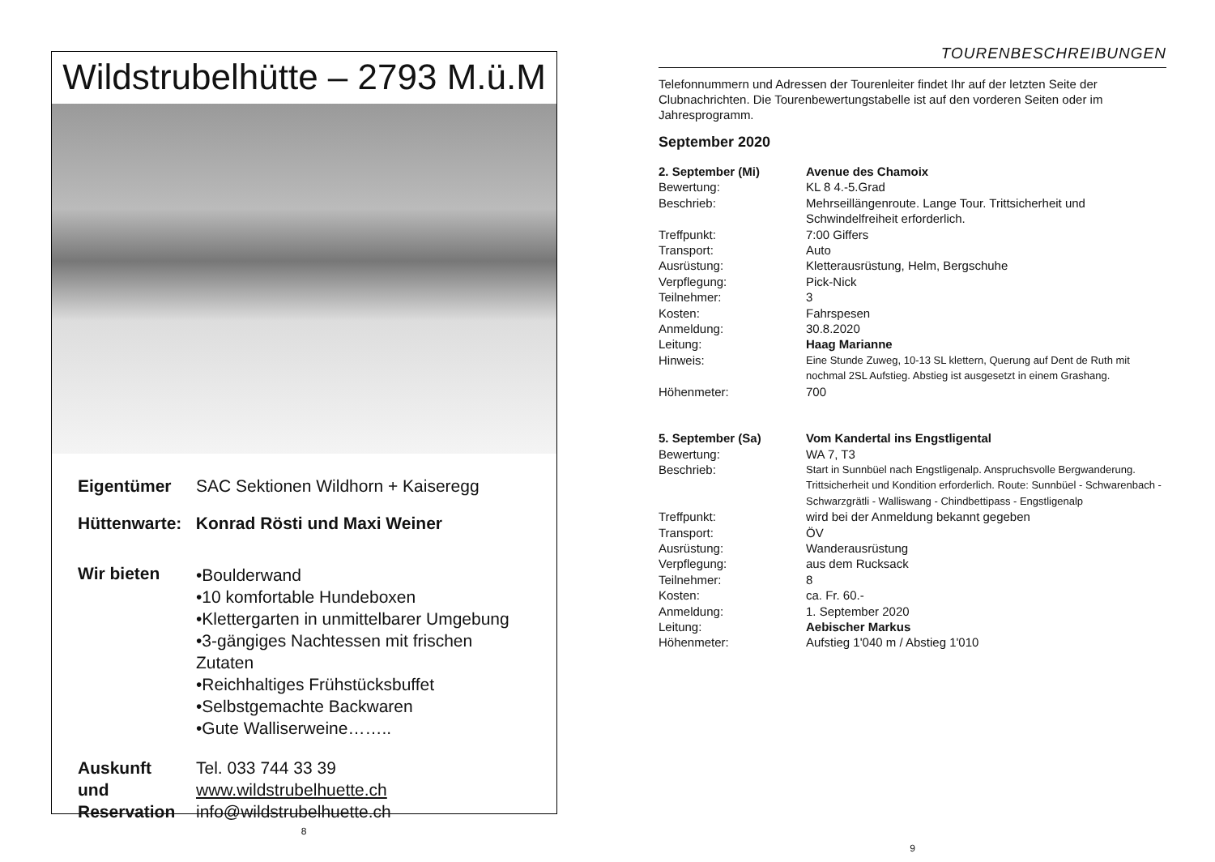Wildstrubelhütte – 2793 M.ü.M
Eigentümer SAC Sektionen Wildhorn + Kaiseregg
Hüttenwarte: Konrad Rösti und Maxi Weiner
Wir bieten
•Boulderwand
•10 komfortable Hundeboxen
•Klettergarten in unmittelbarer Umgebung
•3-gängiges Nachtessen mit frischen Zutaten
•Reichhaltiges Frühstücksbuffet
•Selbstgemachte Backwaren
•Gute Walliserweine……..
Auskunft
und
Reservation
Tel. 033 744 33 39
www.wildstrubelhuette.ch
info@wildstrubelhuette.ch
8
TOURENBESCHREIBUNGEN
Telefonnummern und Adressen der Tourenleiter findet Ihr auf der letzten Seite der Clubnachrichten. Die Tourenbewertungstabelle ist auf den vorderen Seiten oder im Jahresprogramm.
September 2020
2. September (Mi) Avenue des Chamoix
Bewertung: KL 8 4.-5.Grad
Beschrieb: Mehrseillängenroute. Lange Tour. Trittsicherheit und Schwindelfreiheit erforderlich.
Treffpunkt: 7:00 Giffers
Transport: Auto
Ausrüstung: Kletterausrüstung, Helm, Bergschuhe
Verpflegung: Pick-Nick
Teilnehmer: 3
Kosten: Fahrspesen
Anmeldung: 30.8.2020
Leitung: Haag Marianne
Hinweis: Eine Stunde Zuweg, 10-13 SL klettern, Querung auf Dent de Ruth mit nochmal 2SL Aufstieg. Abstieg ist ausgesetzt in einem Grashang.
Höhenmeter: 700
5. September (Sa) Vom Kandertal ins Engstligental
Bewertung: WA 7, T3
Beschrieb: Start in Sunnbüel nach Engstligenalp. Anspruchsvolle Bergwanderung. Trittsicherheit und Kondition erforderlich. Route: Sunnbüel - Schwarenbach - Schwarzgrätli - Walliswang - Chindbettipass - Engstligenalp
Treffpunkt: wird bei der Anmeldung bekannt gegeben
Transport: ÖV
Ausrüstung: Wanderausrüstung
Verpflegung: aus dem Rucksack
Teilnehmer: 8
Kosten: ca. Fr. 60.-
Anmeldung: 1. September 2020
Leitung: Aebischer Markus
Höhenmeter: Aufstieg 1'040 m / Abstieg 1'010
9